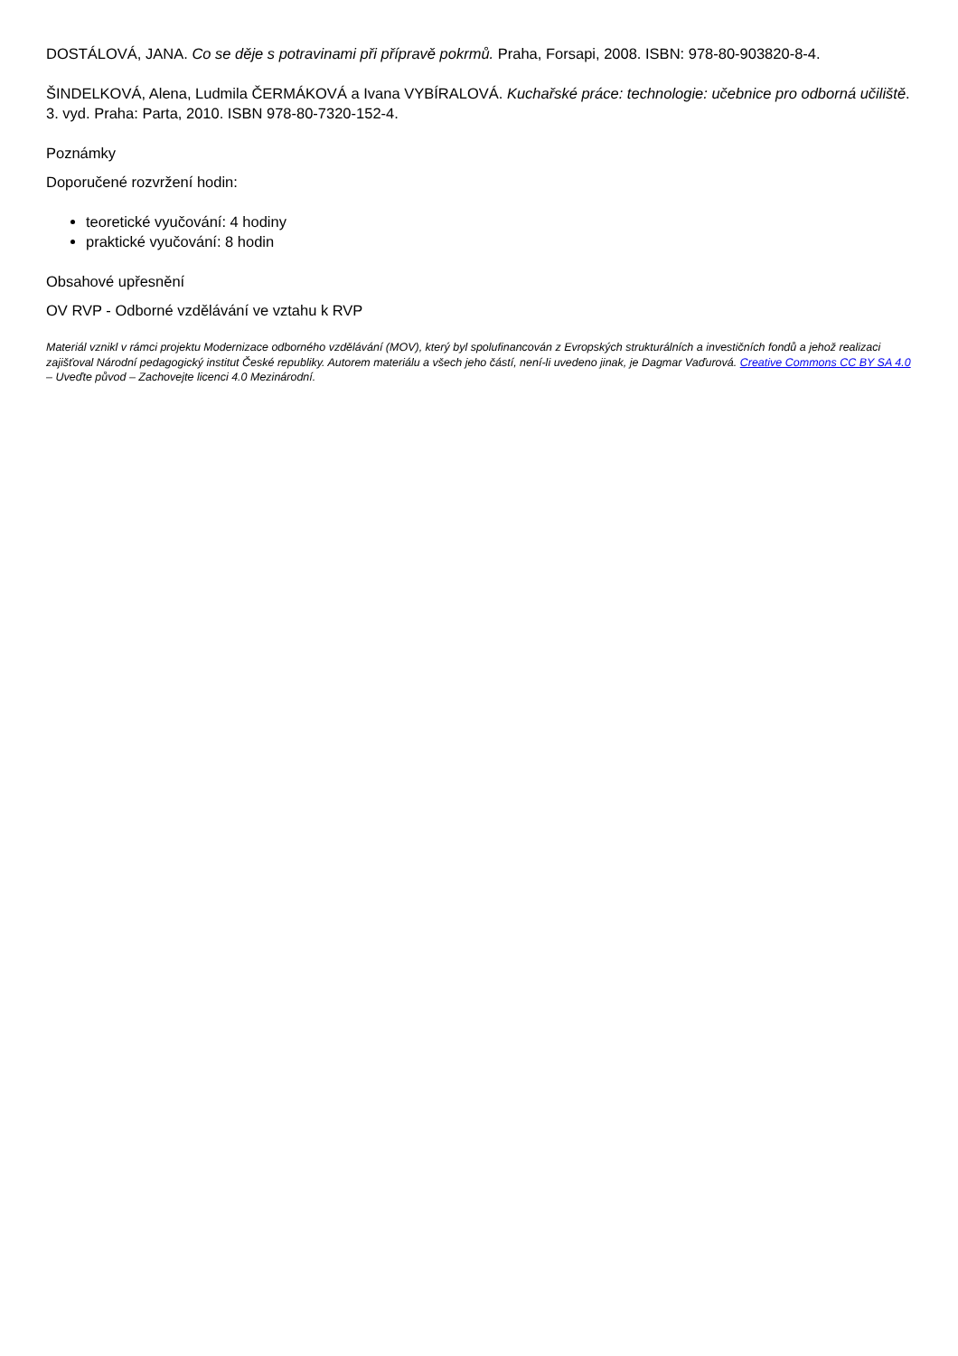DOSTÁLOVÁ, JANA. Co se děje s potravinami při přípravě pokrmů. Praha, Forsapi, 2008. ISBN: 978-80-903820-8-4.
ŠINDELKOVÁ, Alena, Ludmila ČERMÁKOVÁ a Ivana VYBÍRALOVÁ. Kuchařské práce: technologie: učebnice pro odborná učiliště. 3. vyd. Praha: Parta, 2010. ISBN 978-80-7320-152-4.
Poznámky
Doporučené rozvržení hodin:
teoretické vyučování: 4 hodiny
praktické vyučování: 8 hodin
Obsahové upřesnění
OV RVP - Odborné vzdělávání ve vztahu k RVP
Materiál vznikl v rámci projektu Modernizace odborného vzdělávání (MOV), který byl spolufinancován z Evropských strukturálních a investičních fondů a jehož realizaci zajišťoval Národní pedagogický institut České republiky. Autorem materiálu a všech jeho částí, není-li uvedeno jinak, je Dagmar Vaďurová. Creative Commons CC BY SA 4.0 – Uveďte původ – Zachovejte licenci 4.0 Mezinárodní.